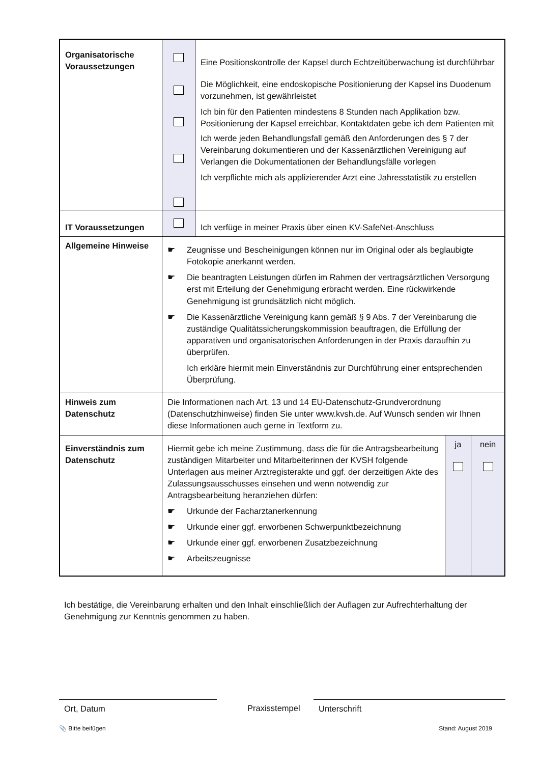| Organisatorische Voraussetzungen | | Eine Positionskontrolle der Kapsel durch Echtzeitüberwachung ist durchführbar Die Möglichkeit, eine endoskopische Positionierung der Kapsel ins Duodenum vorzunehmen, ist gewährleistet Ich bin für den Patienten mindestens 8 Stunden nach Applikation bzw. Positionierung der Kapsel erreichbar, Kontaktdaten gebe ich dem Patienten mit Ich werde jeden Behandlungsfall gemäß den Anforderungen des § 7 der Vereinbarung dokumentieren und der Kassenärztlichen Vereinigung auf Verlangen die Dokumentationen der Behandlungsfälle vorlegen Ich verpflichte mich als applizierender Arzt eine Jahresstatistik zu erstellen |
| IT Voraussetzungen | | Ich verfüge in meiner Praxis über einen KV-SafeNet-Anschluss |
| Allgemeine Hinweise | ☛ Zeugnisse und Bescheinigungen können nur im Original oder als beglaubigte Fotokopie anerkannt werden. ☛ Die beantragten Leistungen dürfen im Rahmen der vertragsärztlichen Versorgung erst mit Erteilung der Genehmigung erbracht werden. Eine rückwirkende Genehmigung ist grundsätzlich nicht möglich. ☛ Die Kassenärztliche Vereinigung kann gemäß § 9 Abs. 7 der Vereinbarung die zuständige Qualitätssicherungskommission beauftragen, die Erfüllung der apparativen und organisatorischen Anforderungen in der Praxis daraufhin zu überprüfen. Ich erkläre hiermit mein Einverständnis zur Durchführung einer entsprechenden Überprüfung. | |
| Hinweis zum Datenschutz | Die Informationen nach Art. 13 und 14 EU-Datenschutz-Grundverordnung (Datenschutzhinweise) finden Sie unter www.kvsh.de. Auf Wunsch senden wir Ihnen diese Informationen auch gerne in Textform zu. | |
| Einverständnis zum Datenschutz | / Hiermit gebe ich meine Zustimmung, dass die für die Antragsbearbeitung zuständigen Mitarbeiter und Mitarbeiterinnen der KVSH folgende Unterlagen aus meiner Arztregisterakte und ggf. der derzeitigen Akte des Zulassungsausschusses einsehen und wenn notwendig zur Antragsbearbeitung heranziehen dürfen: ☛ Urkunde der Facharztanerkennung ☛ Urkunde einer ggf. erworbenen Schwerpunktbezeichnung ☛ Urkunde einer ggf. erworbenen Zusatzbezeichnung ☛ Arbeitszeugnisse / ja / nein / | |
Ich bestätige, die Vereinbarung erhalten und den Inhalt einschließlich der Auflagen zur Aufrechterhaltung der Genehmigung zur Kenntnis genommen zu haben.
Ort, Datum Praxisstempel Unterschrift
📎 Bitte beifügen Stand: August 2019